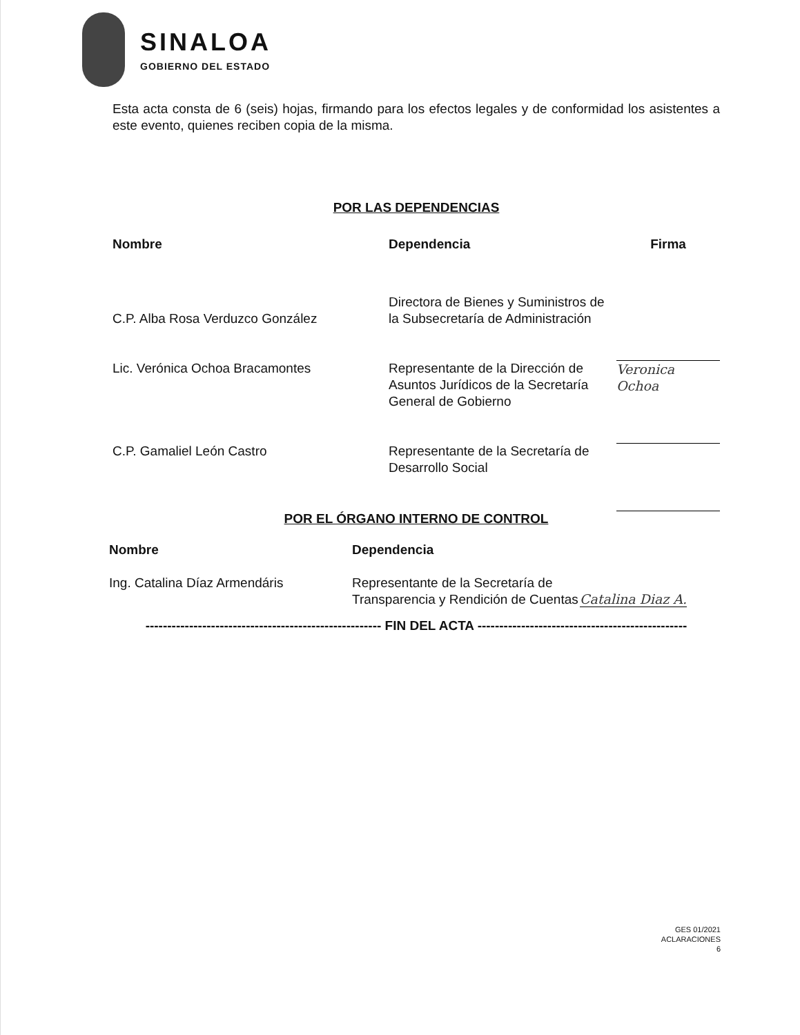SINALOA
GOBIERNO DEL ESTADO
Esta acta consta de 6 (seis) hojas, firmando para los efectos legales y de conformidad los asistentes a este evento, quienes reciben copia de la misma.
POR LAS DEPENDENCIAS
| Nombre | Dependencia | Firma |
| --- | --- | --- |
| C.P. Alba Rosa Verduzco González | Directora de Bienes y Suministros de la Subsecretaría de Administración | |
| Lic. Verónica Ochoa Bracamontes | Representante de la Dirección de Asuntos Jurídicos de la Secretaría General de Gobierno | Veronica Ochoa |
| C.P. Gamaliel León Castro | Representante de la Secretaría de Desarrollo Social | |
POR EL ÓRGANO INTERNO DE CONTROL
| Nombre | Dependencia | |
| --- | --- | --- |
| Ing. Catalina Díaz Armendáris | Representante de la Secretaría de Transparencia y Rendición de Cuentas | Catalina Diaz A. |
------------------------------------------------------ FIN DEL ACTA ------------------------------------------------
GES 01/2021
ACLARACIONES
6